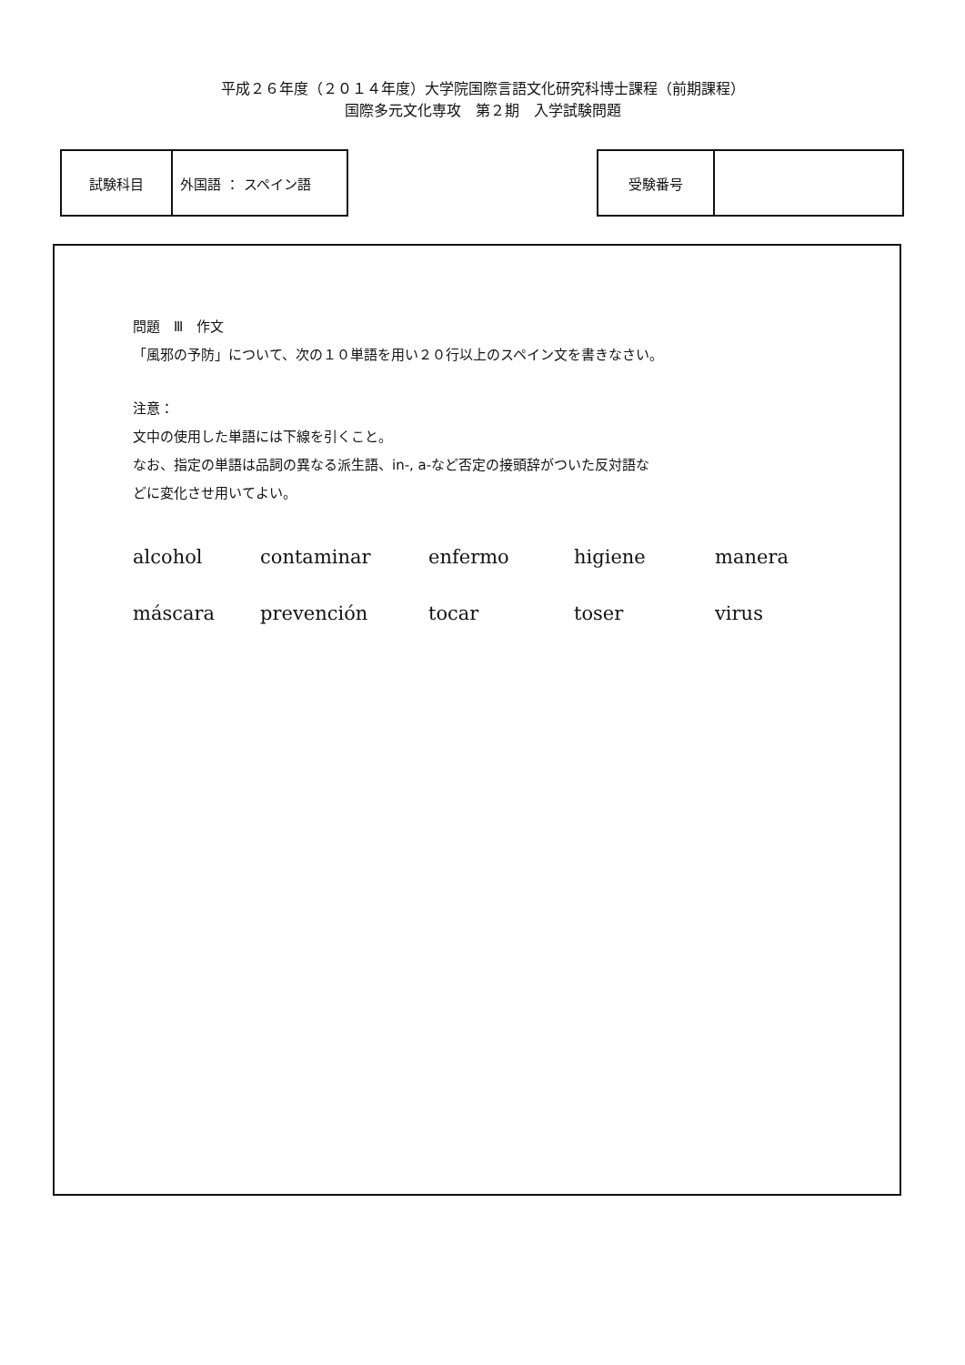平成２６年度（２０１４年度）大学院国際言語文化研究科博士課程（前期課程）
国際多元文化専攻　第２期　入学試験問題
| 試験科目 | 外国語 ： スペイン語 |
| 受験番号 | |
問題　Ⅲ　作文
「風邪の予防」について、次の１０単語を用い２０行以上のスペイン文を書きなさい。
注意：
文中の使用した単語には下線を引くこと。
なお、指定の単語は品詞の異なる派生語、in-, a-など否定の接頭辞がついた反対語な
どに変化させ用いてよい。
alcohol contaminar enfermo higiene manera máscara prevención tocar toser virus